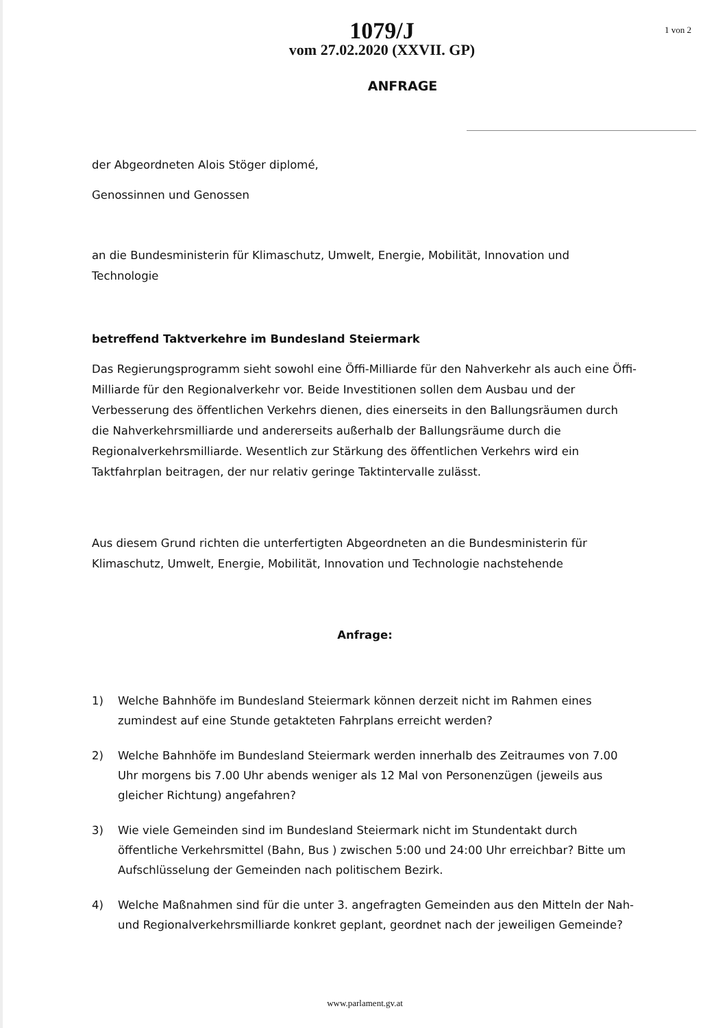1079/J
vom 27.02.2020 (XXVII. GP)
1 von 2
ANFRAGE
der Abgeordneten Alois Stöger diplomé,
Genossinnen und Genossen
an die Bundesministerin für Klimaschutz, Umwelt, Energie, Mobilität, Innovation und Technologie
betreffend Taktverkehre im Bundesland Steiermark
Das Regierungsprogramm sieht sowohl eine Öffi-Milliarde für den Nahverkehr als auch eine Öffi-Milliarde für den Regionalverkehr vor. Beide Investitionen sollen dem Ausbau und der Verbesserung des öffentlichen Verkehrs dienen, dies einerseits in den Ballungsräumen durch die Nahverkehrsmilliarde und andererseits außerhalb der Ballungsräume durch die Regionalverkehrsmilliarde. Wesentlich zur Stärkung des öffentlichen Verkehrs wird ein Taktfahrplan beitragen, der nur relativ geringe Taktintervalle zulässt.
Aus diesem Grund richten die unterfertigten Abgeordneten an die Bundesministerin für Klimaschutz, Umwelt, Energie, Mobilität, Innovation und Technologie nachstehende
Anfrage:
1) Welche Bahnhöfe im Bundesland Steiermark können derzeit nicht im Rahmen eines zumindest auf eine Stunde getakteten Fahrplans erreicht werden?
2) Welche Bahnhöfe im Bundesland Steiermark werden innerhalb des Zeitraumes von 7.00 Uhr morgens bis 7.00 Uhr abends weniger als 12 Mal von Personenzügen (jeweils aus gleicher Richtung) angefahren?
3) Wie viele Gemeinden sind im Bundesland Steiermark nicht im Stundentakt durch öffentliche Verkehrsmittel (Bahn, Bus ) zwischen 5:00 und 24:00 Uhr erreichbar? Bitte um Aufschlüsselung der Gemeinden nach politischem Bezirk.
4) Welche Maßnahmen sind für die unter 3. angefragten Gemeinden aus den Mitteln der Nah- und Regionalverkehrsmilliarde konkret geplant, geordnet nach der jeweiligen Gemeinde?
www.parlament.gv.at